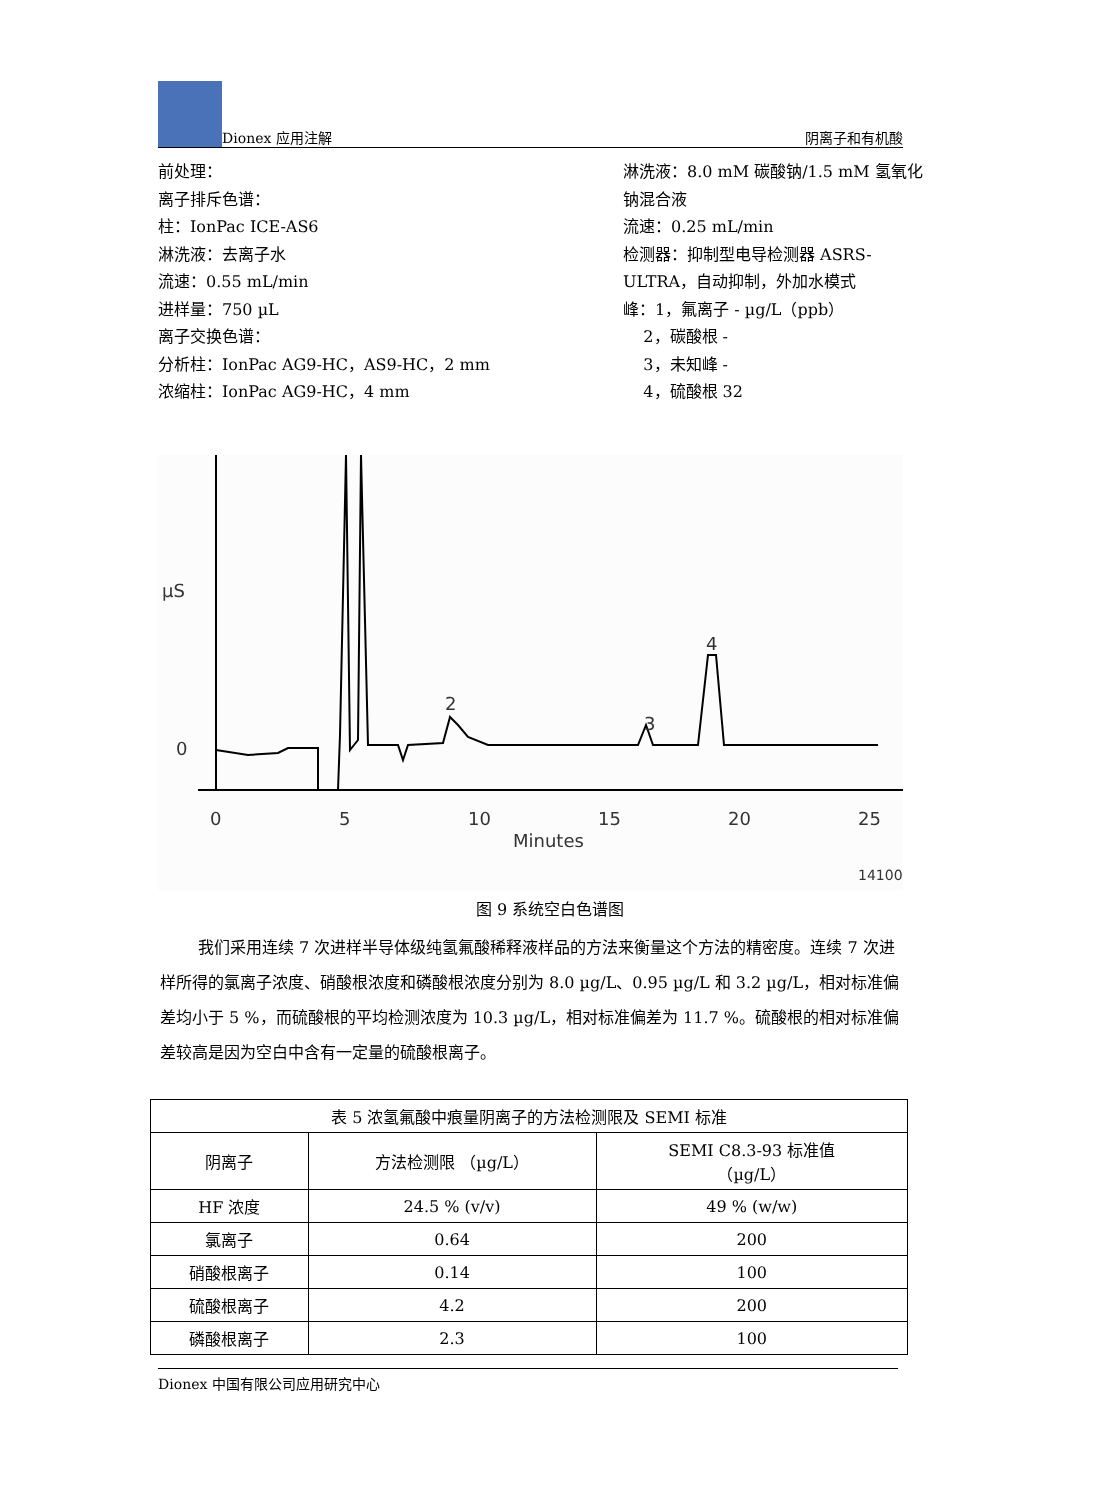Dionex 应用注解 阴离子和有机酸
前处理：
离子排斥色谱：
柱：IonPac ICE-AS6
淋洗液：去离子水
流速：0.55 mL/min
进样量：750 µL
离子交换色谱：
分析柱：IonPac AG9-HC，AS9-HC，2 mm
浓缩柱：IonPac AG9-HC，4 mm
淋洗液：8.0 mM 碳酸钠/1.5 mM 氢氧化钠混合液
流速：0.25 mL/min
检测器：抑制型电导检测器 ASRS-ULTRA，自动抑制，外加水模式
峰：1，氟离子 - µg/L（ppb）
2，碳酸根 -
3，未知峰 -
4，硫酸根 32
µS
0
0
5
10
15
20
25
Minutes
2
3
4
14100
图 9 系统空白色谱图
我们采用连续 7 次进样半导体级纯氢氟酸稀释液样品的方法来衡量这个方法的精密度。连续 7 次进样所得的氯离子浓度、硝酸根浓度和磷酸根浓度分别为 8.0 µg/L、0.95 µg/L 和 3.2 µg/L，相对标准偏差均小于 5 %，而硫酸根的平均检测浓度为 10.3 µg/L，相对标准偏差为 11.7 %。硫酸根的相对标准偏差较高是因为空白中含有一定量的硫酸根离子。
| 表 5 浓氢氟酸中痕量阴离子的方法检测限及 SEMI 标准 | | |
| 阴离子 | 方法检测限 （µg/L） | SEMI C8.3-93 标准值 （µg/L） |
| HF 浓度 | 24.5 % (v/v) | 49 % (w/w) |
| 氯离子 | 0.64 | 200 |
| 硝酸根离子 | 0.14 | 100 |
| 硫酸根离子 | 4.2 | 200 |
| 磷酸根离子 | 2.3 | 100 |
Dionex 中国有限公司应用研究中心